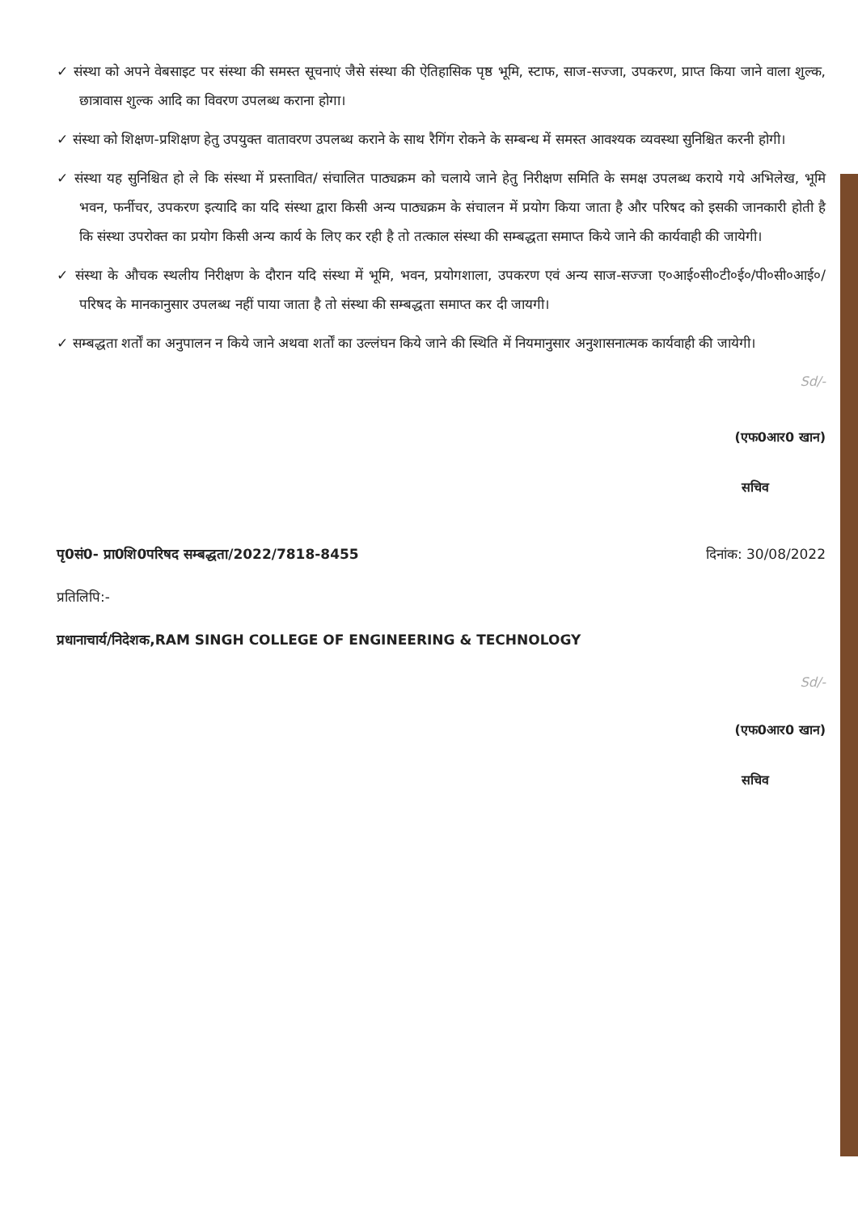✓ संस्था को अपने वेबसाइट पर संस्था की समस्त सूचनाएं जैसे संस्था की ऐतिहासिक पृष्ठ भूमि, स्टाफ, साज-सज्जा, उपकरण, प्राप्त किया जाने वाला शुल्क, छात्रावास शुल्क आदि का विवरण उपलब्ध कराना होगा।
✓ संस्था को शिक्षण-प्रशिक्षण हेतु उपयुक्त वातावरण उपलब्ध कराने के साथ रैगिंग रोकने के सम्बन्ध में समस्त आवश्यक व्यवस्था सुनिश्चित करनी होगी।
✓ संस्था यह सुनिश्चित हो ले कि संस्था में प्रस्तावित/ संचालित पाठ्यक्रम को चलाये जाने हेतु निरीक्षण समिति के समक्ष उपलब्ध कराये गये अभिलेख, भूमि भवन, फर्नीचर, उपकरण इत्यादि का यदि संस्था द्वारा किसी अन्य पाठ्यक्रम के संचालन में प्रयोग किया जाता है और परिषद को इसकी जानकारी होती है कि संस्था उपरोक्त का प्रयोग किसी अन्य कार्य के लिए कर रही है तो तत्काल संस्था की सम्बद्धता समाप्त किये जाने की कार्यवाही की जायेगी।
✓ संस्था के औचक स्थलीय निरीक्षण के दौरान यदि संस्था में भूमि, भवन, प्रयोगशाला, उपकरण एवं अन्य साज-सज्जा ए०आई०सी०टी०ई०/पी०सी०आई०/परिषद के मानकानुसार उपलब्ध नहीं पाया जाता है तो संस्था की सम्बद्धता समाप्त कर दी जायगी।
✓ सम्बद्धता शर्तों का अनुपालन न किये जाने अथवा शर्तों का उल्लंघन किये जाने की स्थिति में नियमानुसार अनुशासनात्मक कार्यवाही की जायेगी।
Sd/-
(एफ0आर0 खान)
सचिव
पृ0सं0- प्रा0शि0परिषद सम्बद्धता/2022/7818-8455 दिनांक: 30/08/2022
प्रतिलिपि:-
प्रधानाचार्य/निदेशक,RAM SINGH COLLEGE OF ENGINEERING & TECHNOLOGY
Sd/-
(एफ0आर0 खान)
सचिव